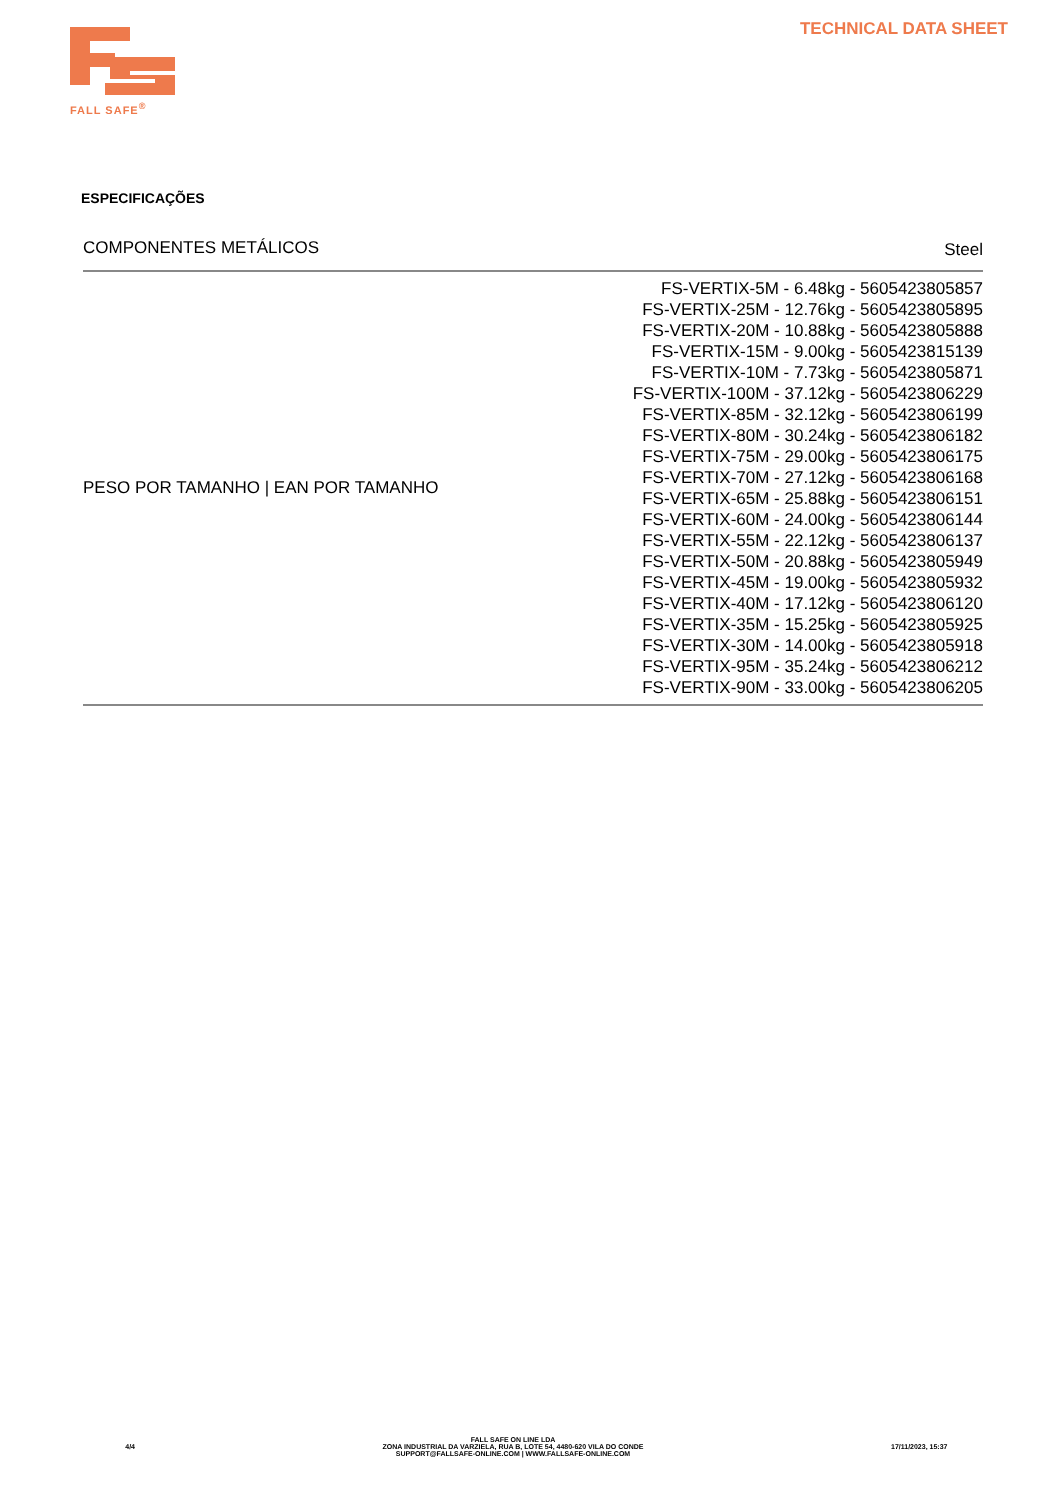FALL SAFE<sup>®</sup> TECHNICAL DATA SHEET
ESPECIFICAÇÕES
| COMPONENTES METÁLICOS | Steel |
| PESO POR TAMANHO / EAN POR TAMANHO | FS-VERTIX-5M - 6.48kg - 5605423805857 FS-VERTIX-25M - 12.76kg - 5605423805895 FS-VERTIX-20M - 10.88kg - 5605423805888 FS-VERTIX-15M - 9.00kg - 5605423815139 FS-VERTIX-10M - 7.73kg - 5605423805871 FS-VERTIX-100M - 37.12kg - 5605423806229 FS-VERTIX-85M - 32.12kg - 5605423806199 FS-VERTIX-80M - 30.24kg - 5605423806182 FS-VERTIX-75M - 29.00kg - 5605423806175 FS-VERTIX-70M - 27.12kg - 5605423806168 FS-VERTIX-65M - 25.88kg - 5605423806151 FS-VERTIX-60M - 24.00kg - 5605423806144 FS-VERTIX-55M - 22.12kg - 5605423806137 FS-VERTIX-50M - 20.88kg - 5605423805949 FS-VERTIX-45M - 19.00kg - 5605423805932 FS-VERTIX-40M - 17.12kg - 5605423806120 FS-VERTIX-35M - 15.25kg - 5605423805925 FS-VERTIX-30M - 14.00kg - 5605423805918 FS-VERTIX-95M - 35.24kg - 5605423806212 FS-VERTIX-90M - 33.00kg - 5605423806205 |
4/4
FALL SAFE ON LINE LDA
ZONA INDUSTRIAL DA VARZIELA, RUA B, LOTE 54, 4480-620 VILA DO CONDE
SUPPORT@FALLSAFE-ONLINE.COM | WWW.FALLSAFE-ONLINE.COM
17/11/2023, 15:37